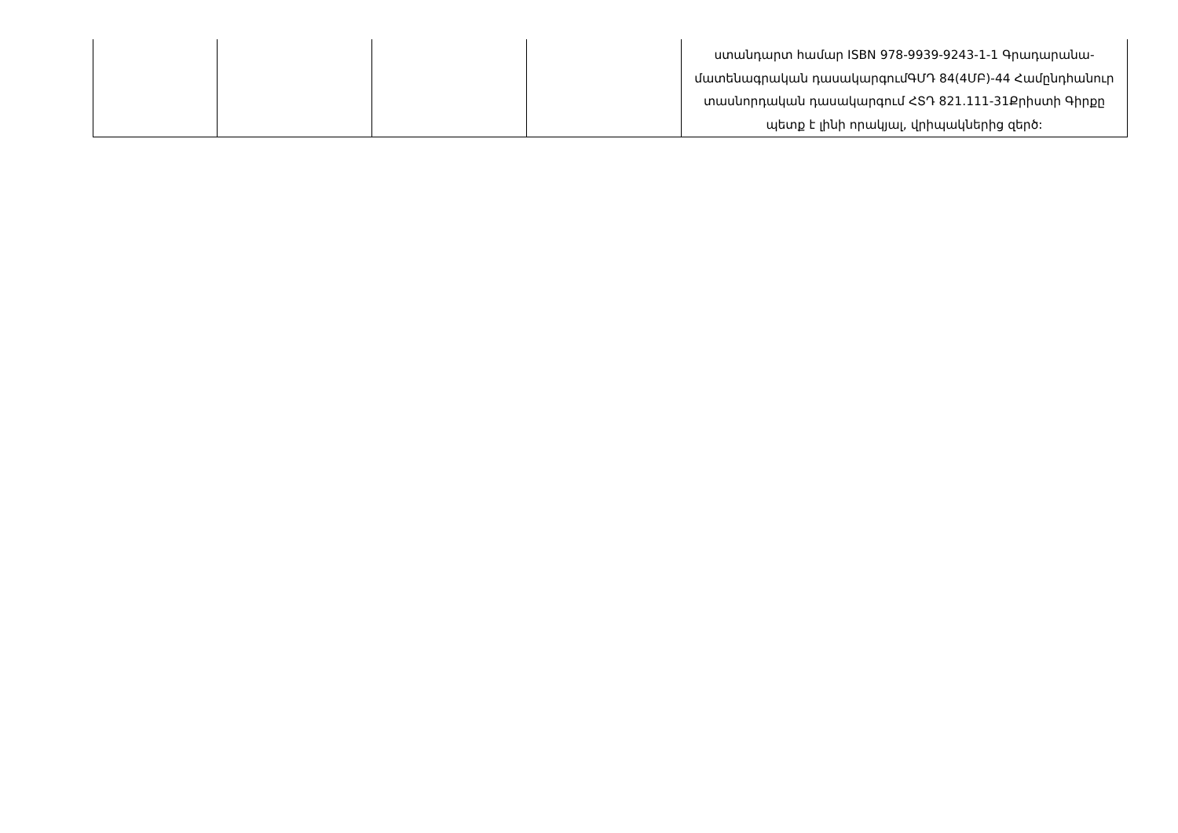| | | | | ստանդարտ համար ISBN 978-9939-9243-1-1 Գրադարանա-մատենագրական դասակարգումԳՄԴ 84(4ՄԲ)-44 Համընդհանուր տասնորդական դասակարգում ՀՏԴ 821.111-31Քրիստի Գիրքը պետք է լինի որակյալ, վրիպակներից զերծ: |